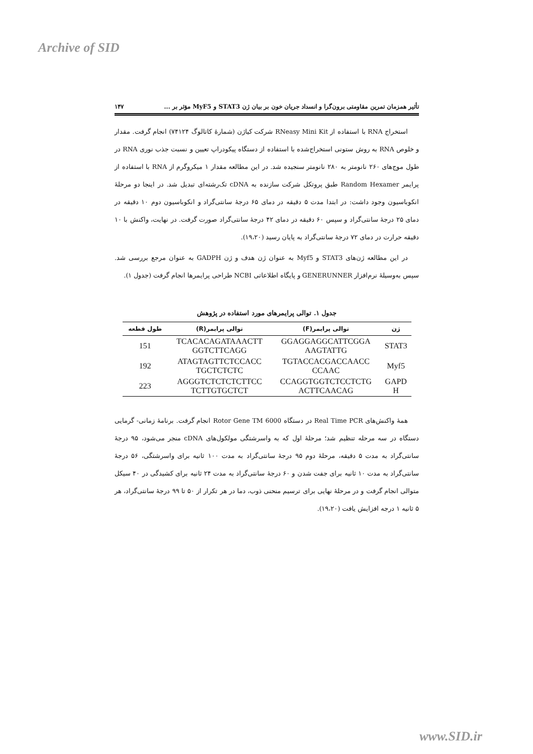Archive of SID
تأثیر همزمان تمرین مقاومتی برون‌گرا و انسداد جریان خون بر بیان ژن STAT3 و MyF5 مؤثر بر ... ۱۴۷
استخراج RNA با استفاده از RNeasy Mini Kit شرکت کیاژن (شمارهٔ کاتالوگ ۷۴۱۲۴) انجام گرفت. مقدار و خلوص RNA به روش ستونی استخراج‌شده با استفاده از دستگاه پیکودراپ تعیین و نسبت جذب نوری RNA در طول موج‌های ۲۶۰ نانومتر به ۲۸۰ نانومتر سنجیده شد. در این مطالعه مقدار ۱ میکروگرم از RNA با استفاده از پرایمر Random Hexamer طبق پروتکل شرکت سازنده به cDNA تک‌رشته‌ای تبدیل شد. در اینجا دو مرحلهٔ انکوباسیون وجود داشت: در ابتدا مدت ۵ دقیقه در دمای ۶۵ درجهٔ سانتی‌گراد و انکوباسیون دوم ۱۰ دقیقه در دمای ۲۵ درجهٔ سانتی‌گراد و سپس ۶۰ دقیقه در دمای ۴۲ درجهٔ سانتی‌گراد صورت گرفت. در نهایت، واکنش با ۱۰ دقیقه حرارت در دمای ۷۲ درجهٔ سانتی‌گراد به پایان رسید (۱۹،۲۰).
در این مطالعه ژن‌های STAT3 و Myf5 به عنوان ژن هدف و ژن GADPH به عنوان مرجع بررسی شد. سپس به‌وسیلهٔ نرم‌افزار GENERUNNER و پایگاه اطلاعاتی NCBI طراحی پرایمرها انجام گرفت (جدول ۱).
جدول ۱. توالی پرایمرهای مورد استفاده در پژوهش
| ژن | توالی پرایمر(F) | توالی پرایمر(R) | طول قطعه |
| --- | --- | --- | --- |
| STAT3 | GGAGGAGGCATTCGGA AAGTATTG | TCACACAGATAAACTT GGTCTTCAGG | 151 |
| Myf5 | TGTACCACGACCAACC CCAAC | ATAGTAGTTCTCCACC TGCTCTCTC | 192 |
| GAPD H | CCAGGTGGTCTCCTCTG ACTTCAACAG | AGGGTCTCTCTCTTCC TCTTGTGCTCT | 223 |
همهٔ واکنش‌های Real Time PCR در دستگاه Rotor Gene TM 6000 انجام گرفت. برنامهٔ زمانی- گرمایی دستگاه در سه مرحله تنظیم شد؛ مرحلهٔ اول که به واسرشتگی مولکول‌های cDNA منجر می‌شود، ۹۵ درجهٔ سانتی‌گراد به مدت ۵ دقیقه، مرحلهٔ دوم ۹۵ درجهٔ سانتی‌گراد به مدت ۱۰۰ ثانیه برای واسرشتگی، ۵۶ درجهٔ سانتی‌گراد به مدت ۱۰ ثانیه برای جفت شدن و ۶۰ درجهٔ سانتی‌گراد به مدت ۲۴ ثانیه برای کشیدگی در ۴۰ سیکل متوالی انجام گرفت و در مرحلهٔ نهایی برای ترسیم منحنی ذوب، دما در هر تکرار از ۵۰ تا ۹۹ درجهٔ سانتی‌گراد، هر ۵ ثانیه ۱ درجه افزایش یافت (۱۹،۲۰).
www.SID.ir